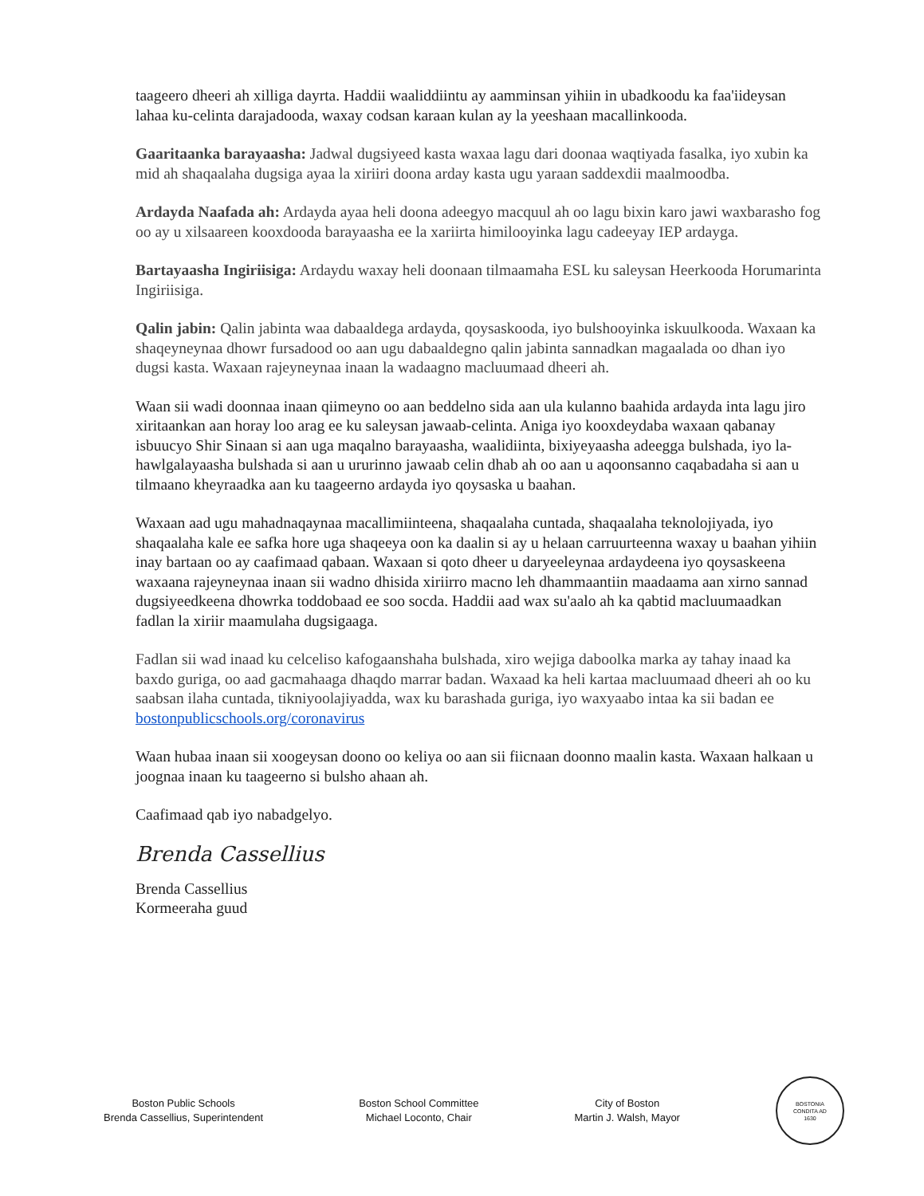taageero dheeri ah xilliga dayrta. Haddii waaliddiintu ay aamminsan yihiin in ubadkoodu ka faa'iideysan lahaa ku-celinta darajadooda, waxay codsan karaan kulan ay la yeeshaan macallinkooda.
Gaaritaanka barayaasha: Jadwal dugsiyeed kasta waxaa lagu dari doonaa waqtiyada fasalka, iyo xubin ka mid ah shaqaalaha dugsiga ayaa la xiriiri doona arday kasta ugu yaraan saddexdii maalmoodba.
Ardayda Naafada ah: Ardayda ayaa heli doona adeegyo macquul ah oo lagu bixin karo jawi waxbarasho fog oo ay u xilsaareen kooxdooda barayaasha ee la xariirta himilooyinka lagu cadeeyay IEP ardayga.
Bartayaasha Ingiriisiga: Ardaydu waxay heli doonaan tilmaamaha ESL ku saleysan Heerkooda Horumarinta Ingiriisiga.
Qalin jabin: Qalin jabinta waa dabaaldega ardayda, qoysaskooda, iyo bulshooyinka iskuulkooda. Waxaan ka shaqeyneynaa dhowr fursadood oo aan ugu dabaaldegno qalin jabinta sannadkan magaalada oo dhan iyo dugsi kasta. Waxaan rajeyneynaa inaan la wadaagno macluumaad dheeri ah.
Waan sii wadi doonnaa inaan qiimeyno oo aan beddelno sida aan ula kulanno baahida ardayda inta lagu jiro xiritaankan aan horay loo arag ee ku saleysan jawaab-celinta. Aniga iyo kooxdeydaba waxaan qabanay isbuucyo Shir Sinaan si aan uga maqalno barayaasha, waalidiinta, bixiyeyaasha adeegga bulshada, iyo la-hawlgalayaasha bulshada si aan u ururinno jawaab celin dhab ah oo aan u aqoonsanno caqabadaha si aan u tilmaano kheyraadka aan ku taageerno ardayda iyo qoysaska u baahan.
Waxaan aad ugu mahadnaqaynaa macallimiinteena, shaqaalaha cuntada, shaqaalaha teknolojiyada, iyo shaqaalaha kale ee safka hore uga shaqeeya oon ka daalin si ay u helaan carruurteenna waxay u baahan yihiin inay bartaan oo ay caafimaad qabaan. Waxaan si qoto dheer u daryeeleynaa ardaydeena iyo qoysaskeena waxaana rajeyneynaa inaan sii wadno dhisida xiriirro macno leh dhammaantiin maadaama aan xirno sannad dugsiyeedkeena dhowrka toddobaad ee soo socda. Haddii aad wax su'aalo ah ka qabtid macluumaadkan fadlan la xiriir maamulaha dugsigaaga.
Fadlan sii wad inaad ku celceliso kafogaanshaha bulshada, xiro wejiga daboolka marka ay tahay inaad ka baxdo guriga, oo aad gacmahaaga dhaqdo marrar badan. Waxaad ka heli kartaa macluumaad dheeri ah oo ku saabsan ilaha cuntada, tikniyoolajiyadda, wax ku barashada guriga, iyo waxyaabo intaa ka sii badan ee bostonpublicschools.org/coronavirus
Waan hubaa inaan sii xoogeysan doono oo keliya oo aan sii fiicnaan doonno maalin kasta. Waxaan halkaan u joognaa inaan ku taageerno si bulsho ahaan ah.
Caafimaad qab iyo nabadgelyo.
Brenda Cassellius
Brenda Cassellius
Kormeeraha guud
Boston Public Schools
Brenda Cassellius, Superintendent
Boston School Committee
Michael Loconto, Chair
City of Boston
Martin J. Walsh, Mayor
BOSTONIA
CONDITA AD
1630